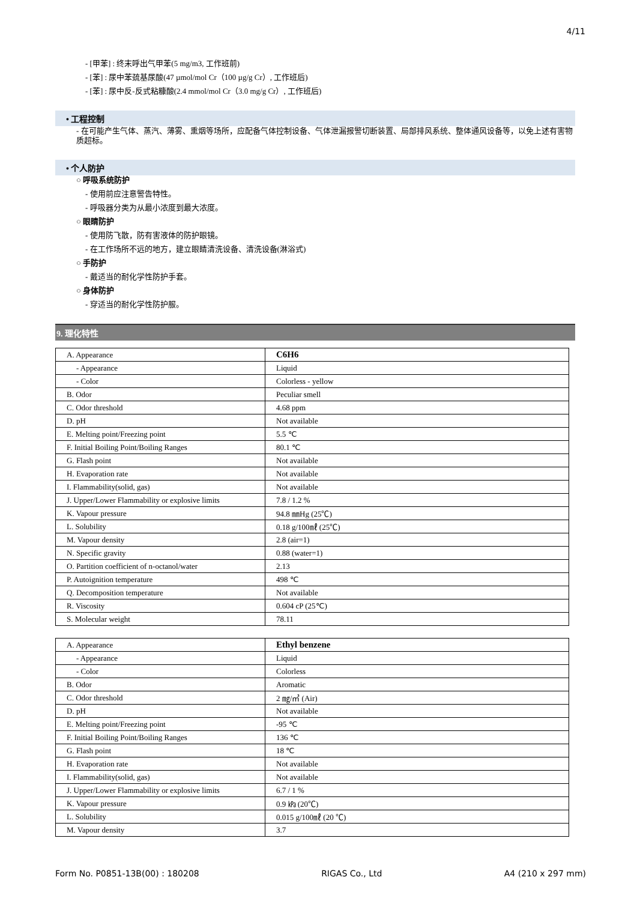4/11
- [甲苯] : 终末呼出气甲苯(5 mg/m3, 工作班前)
- [苯] : 尿中苯巯基尿酸(47 µmol/mol Cr（100 µg/g Cr）, 工作班后)
- [苯] : 尿中反-反式粘糠酸(2.4 mmol/mol Cr（3.0 mg/g Cr）, 工作班后)
• 工程控制
- 在可能产生气体、蒸汽、薄雾、熏烟等场所，应配备气体控制设备、气体泄漏报警切断装置、局部排风系统、整体通风设备等，以免上述有害物质超标。
• 个人防护
○ 呼吸系统防护
- 使用前应注意警告特性。
- 呼吸器分类为从最小浓度到最大浓度。
○ 眼睛防护
- 使用防飞散，防有害液体的防护眼镜。
- 在工作场所不远的地方，建立眼睛清洗设备、清洗设备(淋浴式)
○ 手防护
- 戴适当的耐化学性防护手套。
○ 身体防护
- 穿适当的耐化学性防护服。
9. 理化特性
| A. Appearance | C6H6 |
| - Appearance | Liquid |
| - Color | Colorless - yellow |
| B. Odor | Peculiar smell |
| C. Odor threshold | 4.68 ppm |
| D. pH | Not available |
| E. Melting point/Freezing point | 5.5 ℃ |
| F. Initial Boiling Point/Boiling Ranges | 80.1 ℃ |
| G. Flash point | Not available |
| H. Evaporation rate | Not available |
| I. Flammability(solid, gas) | Not available |
| J. Upper/Lower Flammability or explosive limits | 7.8 / 1.2 % |
| K. Vapour pressure | 94.8 ㎜Hg (25℃) |
| L. Solubility | 0.18 g/100㎖ (25℃) |
| M. Vapour density | 2.8 (air=1) |
| N. Specific gravity | 0.88 (water=1) |
| O. Partition coefficient of n-octanol/water | 2.13 |
| P. Autoignition temperature | 498 ℃ |
| Q. Decomposition temperature | Not available |
| R. Viscosity | 0.604 cP (25℃) |
| S. Molecular weight | 78.11 |
| A. Appearance | Ethyl benzene |
| - Appearance | Liquid |
| - Color | Colorless |
| B. Odor | Aromatic |
| C. Odor threshold | 2 ㎎/㎥ (Air) |
| D. pH | Not available |
| E. Melting point/Freezing point | -95 ℃ |
| F. Initial Boiling Point/Boiling Ranges | 136 ℃ |
| G. Flash point | 18 ℃ |
| H. Evaporation rate | Not available |
| I. Flammability(solid, gas) | Not available |
| J. Upper/Lower Flammability or explosive limits | 6.7 / 1 % |
| K. Vapour pressure | 0.9 ㎪ (20℃) |
| L. Solubility | 0.015 g/100㎖ (20 ℃) |
| M. Vapour density | 3.7 |
Form No. P0851-13B(00) : 180208 RIGAS Co., Ltd A4 (210 x 297 mm)